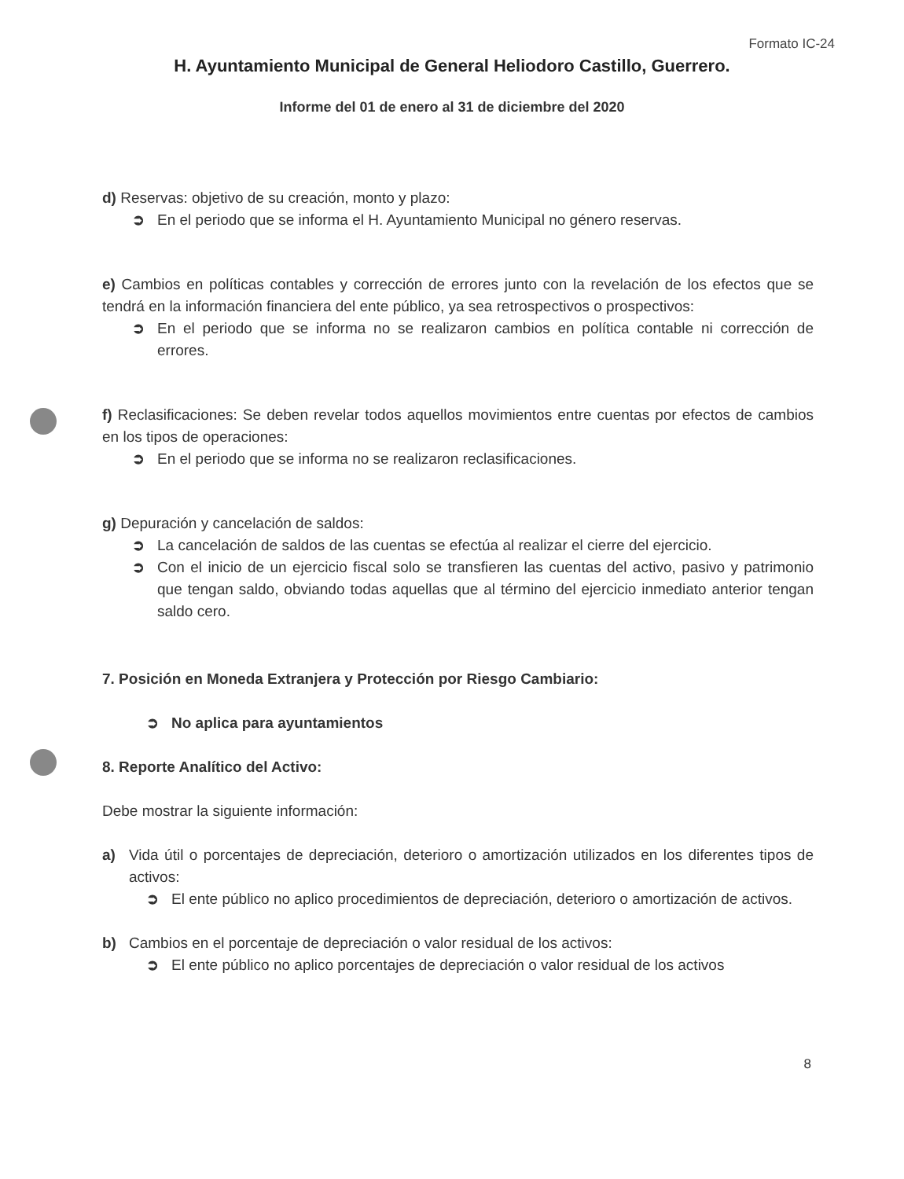Formato IC-24
H. Ayuntamiento Municipal de General Heliodoro Castillo, Guerrero.
Informe del 01 de enero al 31 de diciembre del 2020
d) Reservas: objetivo de su creación, monto y plazo:
➲ En el periodo que se informa el H. Ayuntamiento Municipal no género reservas.
e) Cambios en políticas contables y corrección de errores junto con la revelación de los efectos que se tendrá en la información financiera del ente público, ya sea retrospectivos o prospectivos:
➲ En el periodo que se informa no se realizaron cambios en política contable ni corrección de errores.
f) Reclasificaciones: Se deben revelar todos aquellos movimientos entre cuentas por efectos de cambios en los tipos de operaciones:
➲ En el periodo que se informa no se realizaron reclasificaciones.
g) Depuración y cancelación de saldos:
➲ La cancelación de saldos de las cuentas se efectúa al realizar el cierre del ejercicio.
➲ Con el inicio de un ejercicio fiscal solo se transfieren las cuentas del activo, pasivo y patrimonio que tengan saldo, obviando todas aquellas que al término del ejercicio inmediato anterior tengan saldo cero.
7. Posición en Moneda Extranjera y Protección por Riesgo Cambiario:
➲ No aplica para ayuntamientos
8. Reporte Analítico del Activo:
Debe mostrar la siguiente información:
a) Vida útil o porcentajes de depreciación, deterioro o amortización utilizados en los diferentes tipos de activos:
➲ El ente público no aplico procedimientos de depreciación, deterioro o amortización de activos.
b) Cambios en el porcentaje de depreciación o valor residual de los activos:
➲ El ente público no aplico porcentajes de depreciación o valor residual de los activos
8